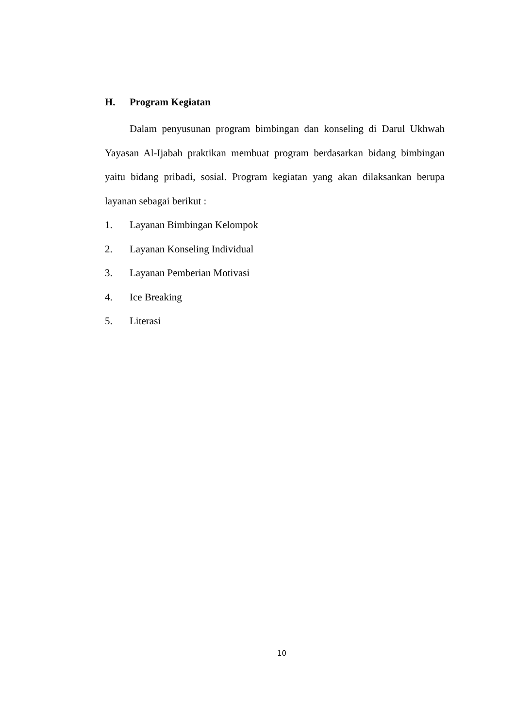H. Program Kegiatan
Dalam penyusunan program bimbingan dan konseling di Darul Ukhwah Yayasan Al-Ijabah praktikan membuat program berdasarkan bidang bimbingan yaitu bidang pribadi, sosial. Program kegiatan yang akan dilaksankan berupa layanan sebagai berikut :
1. Layanan Bimbingan Kelompok
2. Layanan Konseling Individual
3. Layanan Pemberian Motivasi
4. Ice Breaking
5. Literasi
10